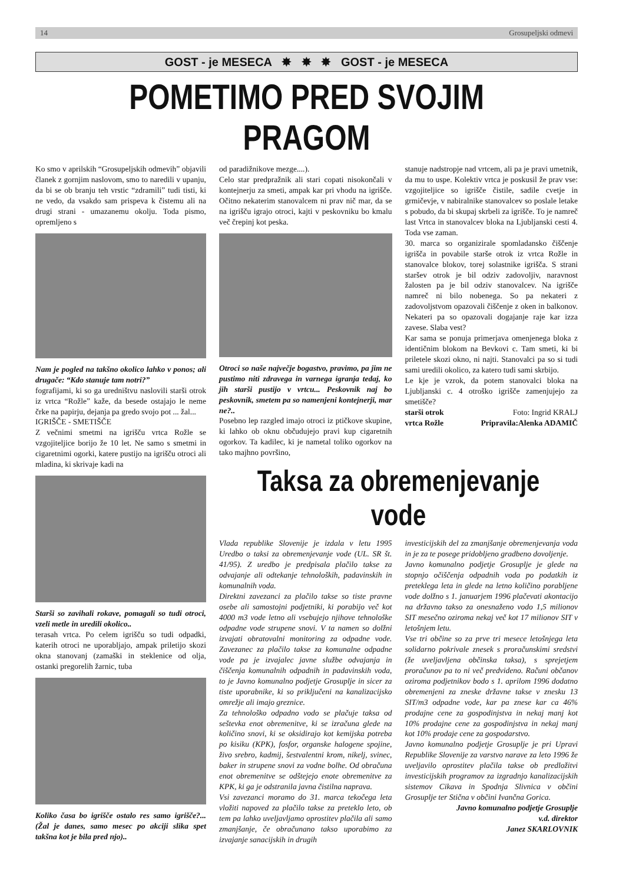14 Grosupeljski odmevi
GOST - je MESECA ✸ ✸ ✸ GOST - je MESECA
POMETIMO PRED SVOJIM PRAGOM
Ko smo v aprilskih “Grosupeljskih odmevih” objavili članek z gornjim naslovom, smo to naredili v upanju, da bi se ob branju teh vrstic “zdramili” tudi tisti, ki ne vedo, da vsakdo sam prispeva k čistemu ali na drugi strani - umazanemu okolju. Toda pismo, opremljeno s
Nam je pogled na takšno okolico lahko v ponos; ali drugače: “Kdo stanuje tam notri?”
fografijami, ki so ga uredništvu naslovili starši otrok iz vrtca “Rožle” kaže, da besede ostajajo le neme črke na papirju, dejanja pa gredo svojo pot ... žal...
IGRIŠČE - SMETIŠČE
Z večnimi smetmi na igrišču vrtca Rožle se vzgojiteljice borijo že 10 let. Ne samo s smetmi in cigaretnimi ogorki, katere pustijo na igrišču otroci ali mladina, ki skrivaje kadi na
Starši so zavihali rokave, pomagali so tudi otroci, vzeli metle in uredili okolico..
terasah vrtca. Po celem igrišču so tudi odpadki, katerih otroci ne uporabljajo, ampak priletijo skozi okna stanovanj (zamaški in steklenice od olja, ostanki pregorelih žarnic, tuba
Koliko časa bo igrišče ostalo res samo igrišče?... (Žal je danes, samo mesec po akciji slika spet takšna kot je bila pred njo)..
od paradižnikove mezge....).
Celo star predpražnik ali stari copati nisokončali v kontejnerju za smeti, ampak kar pri vhodu na igrišče. Očitno nekaterim stanovalcem ni prav nič mar, da se na igrišču igrajo otroci, kajti v peskovniku bo kmalu več črepinj kot peska.
Otroci so naše največje bogastvo, pravimo, pa jim ne pustimo niti zdravega in varnega igranja tedaj, ko jih starši pustijo v vrtcu... Peskovnik naj bo peskovnik, smetem pa so namenjeni kontejnerji, mar ne?..
Posebno lep razgled imajo otroci iz ptičkove skupine, ki lahko ob oknu občudujejo pravi kup cigaretnih ogorkov. Ta kadilec, ki je nametal toliko ogorkov na tako majhno površino,
stanuje nadstropje nad vrtcem, ali pa je pravi umetnik, da mu to uspe. Kolektiv vrtca je poskusil že prav vse: vzgojiteljice so igrišče čistile, sadile cvetje in grmičevje, v nabiralnike stanovalcev so poslale letake s pobudo, da bi skupaj skrbeli za igrišče. To je namreč last Vrtca in stanovalcev bloka na Ljubljanski cesti 4. Toda vse zaman.
30. marca so organizirale spomladansko čiščenje igrišča in povabile starše otrok iz vrtca Rožle in stanovalce blokov, torej solastnike igrišča. S strani staršev otrok je bil odziv zadovoljiv, naravnost žalosten pa je bil odziv stanovalcev. Na igrišče namreč ni bilo nobenega. So pa nekateri z zadovoljstvom opazovali čiščenje z oken in balkonov. Nekateri pa so opazovali dogajanje raje kar izza zavese. Slaba vest?
Kar sama se ponuja primerjava omenjenega bloka z identičnim blokom na Bevkovi c. Tam smeti, ki bi priletele skozi okno, ni najti. Stanovalci pa so si tudi sami uredili okolico, za katero tudi sami skrbijo.
Le kje je vzrok, da potem stanovalci bloka na Ljubljanski c. 4 otroško igrišče zamenjujejo za smetišče?
starši otrok Foto: Ingrid KRALJ
vrtca Rožle Pripravila:Alenka ADAMIČ
Taksa za obremenjevanje vode
Vlada republike Slovenije je izdala v letu 1995 Uredbo o taksi za obremenjevanje vode (UL. SR št. 41/95). Z uredbo je predpisala plačilo takse za odvajanje ali odtekanje tehnoloških, padavinskih in komunalnih voda.
Direktni zavezanci za plačilo takse so tiste pravne osebe ali samostojni podjetniki, ki porabijo več kot 4000 m3 vode letno ali vsebujejo njihove tehnološke odpadne vode strupene snovi. V ta namen so dolžni izvajati obratovalni monitoring za odpadne vode. Zavezanec za plačilo takse za komunalne odpadne vode pa je izvajalec javne službe odvajanja in čiščenja komunalnih odpadnih in padavinskih voda, to je Javno komunalno podjetje Grosuplje in sicer za tiste uporabnike, ki so priključeni na kanalizacijsko omrežje ali imajo greznice.
Za tehnološko odpadno vodo se plačuje taksa od seštevka enot obremenitve, ki se izračuna glede na količino snovi, ki se oksidirajo kot kemijska potreba po kisiku (KPK), fosfor, organske halogene spojine, živo srebro, kadmij, šestvalentni krom, nikelj, svinec, baker in strupene snovi za vodne bolhe. Od obračuna enot obremenitve se odštejejo enote obremenitve za KPK, ki ga je odstranila javna čistilna naprava.
Vsi zavezanci moramo do 31. marca tekočega leta vložiti napoved za plačilo takse za preteklo leto, ob tem pa lahko uveljavljamo oprostitev plačila ali samo zmanjšanje, če obračunano takso uporabimo za izvajanje sanacijskih in drugih
investicijskih del za zmanjšanje obremenjevanja voda in je za te posege pridobljeno gradbeno dovoljenje.
Javno komunalno podjetje Grosuplje je glede na stopnjo očiščenja odpadnih voda po podatkih iz preteklega leta in glede na letno količino porabljene vode dolžno s 1. januarjem 1996 plačevati akontacijo na državno takso za onesnaženo vodo 1,5 milionov SIT mesečno oziroma nekaj več kot 17 milionov SIT v letošnjem letu.
Vse tri občine so za prve tri mesece letošnjega leta solidarno pokrivale znesek s proračunskimi sredstvi (že uveljavljena občinska taksa), s sprejetjem proračunov pa to ni več predvideno. Računi občanov oziroma podjetnikov bodo s 1. aprilom 1996 dodatno obremenjeni za zneske državne takse v znesku 13 SIT/m3 odpadne vode, kar pa znese kar ca 46% prodajne cene za gospodinjstva in nekaj manj kot 10% prodajne cene za gospodinjstva in nekaj manj kot 10% prodaje cene za gospodarstvo.
Javno komunalno podjetje Grosuplje je pri Upravi Republike Slovenije za varstvo narave za leto 1996 že uveljavilo oprostitev plačila takse ob predložitvi investicijskih programov za izgradnjo kanalizacijskih sistemov Cikava in Spodnja Slivnica v občini Grosuplje ter Stična v občini Ivančna Gorica.
Javno komunalno podjetje Grosuplje
v.d. direktor
Janez SKARLOVNIK